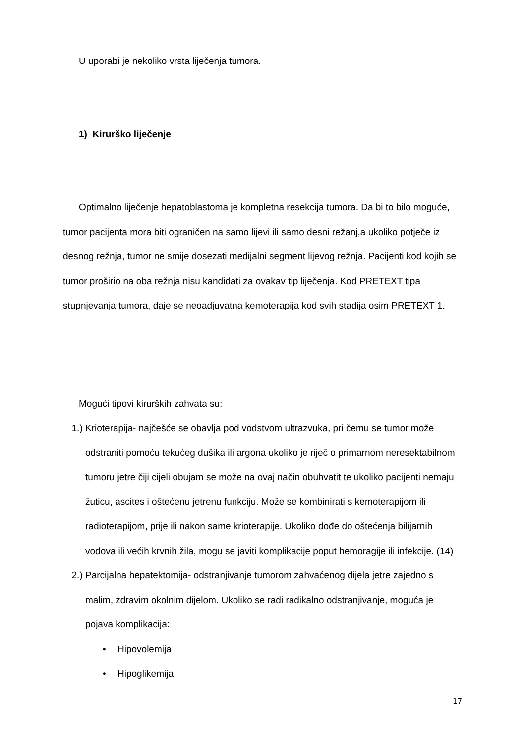U uporabi je nekoliko vrsta liječenja tumora.
1) Kirurško liječenje
Optimalno liječenje hepatoblastoma je kompletna resekcija tumora. Da bi to bilo moguće, tumor pacijenta mora biti ograničen na samo lijevi ili samo desni režanj,a ukoliko potječe iz desnog režnja, tumor ne smije dosezati medijalni segment lijevog režnja. Pacijenti kod kojih se tumor proširio na oba režnja nisu kandidati za ovakav tip liječenja. Kod PRETEXT tipa stupnjevanja tumora, daje se neoadjuvatna kemoterapija kod svih stadija osim PRETEXT 1.
Mogući tipovi kirurških zahvata su:
1.) Krioterapija- najčešće se obavlja pod vodstvom ultrazvuka, pri čemu se tumor može odstraniti pomoću tekućeg dušika ili argona ukoliko je riječ o primarnom neresektabilnom tumoru jetre čiji cijeli obujam se može na ovaj način obuhvatit te ukoliko pacijenti nemaju žuticu, ascites i oštećenu jetrenu funkciju. Može se kombinirati s kemoterapijom ili radioterapijom, prije ili nakon same krioterapije. Ukoliko dođe do oštećenja bilijarnih vodova ili većih krvnih žila, mogu se javiti komplikacije poput hemoragije ili infekcije. (14)
2.) Parcijalna hepatektomija- odstranjivanje tumorom zahvaćenog dijela jetre zajedno s malim, zdravim okolnim dijelom. Ukoliko se radi radikalno odstranjivanje, moguća je pojava komplikacija:
• Hipovolemija
• Hipoglikemija
17